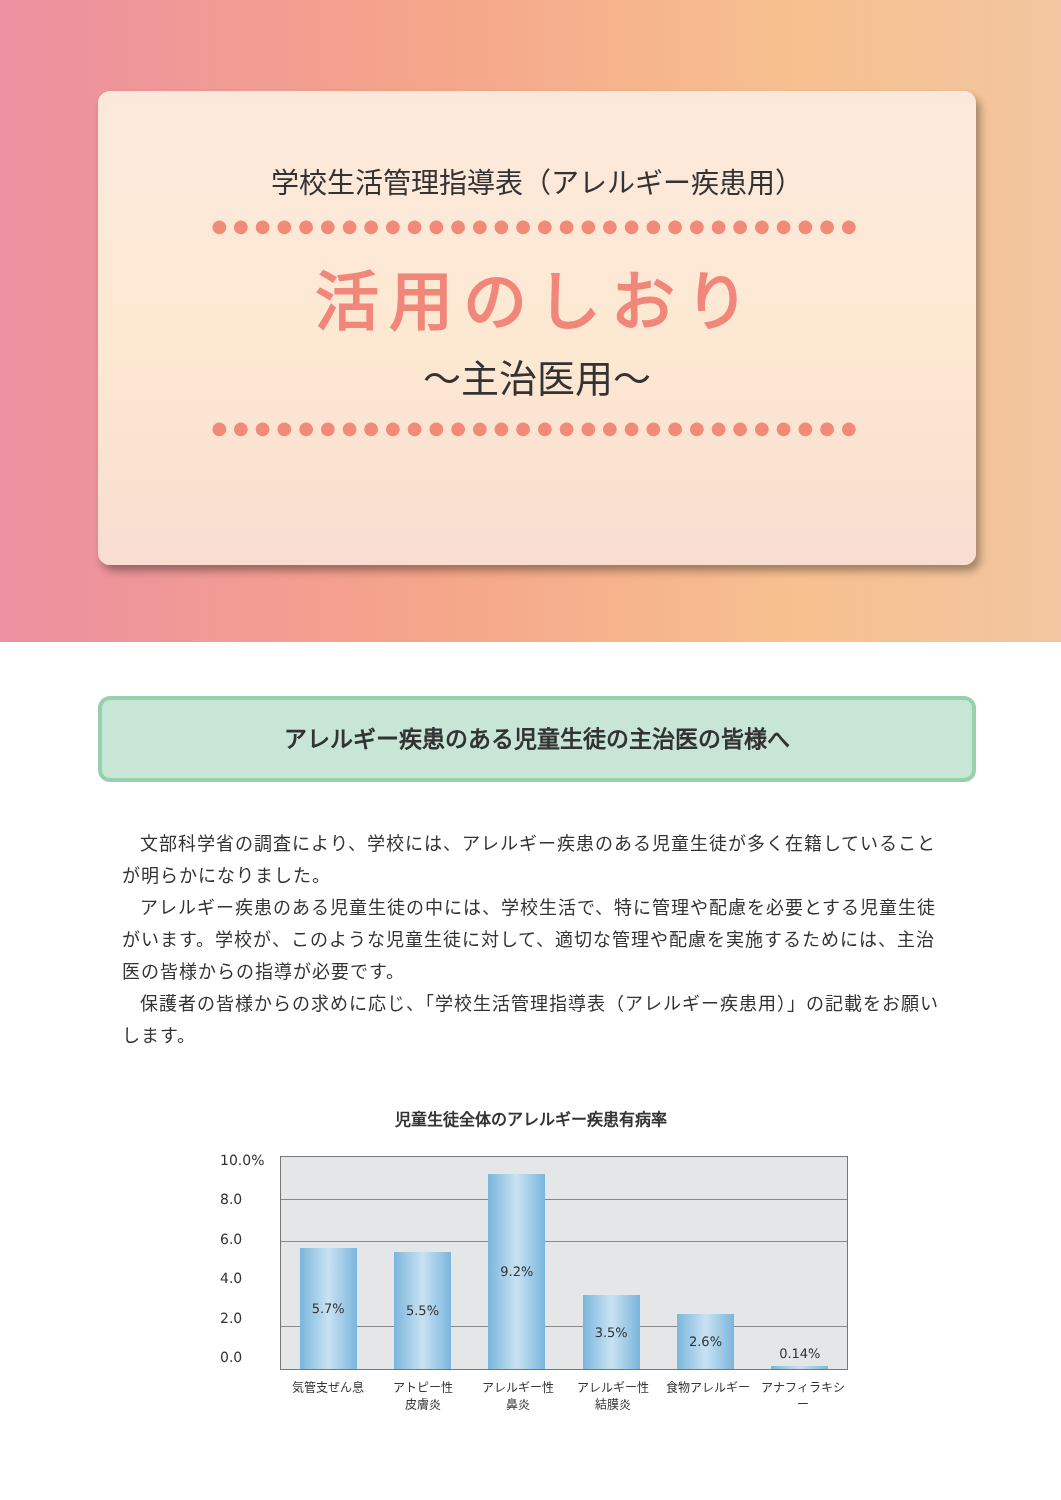学校生活管理指導表（アレルギー疾患用）
●●●●●●●●●●●●●●●●●●●●●●●●●●●●●●
活用のしおり
～主治医用～
●●●●●●●●●●●●●●●●●●●●●●●●●●●●●●
アレルギー疾患のある児童生徒の主治医の皆様へ
文部科学省の調査により、学校には、アレルギー疾患のある児童生徒が多く在籍していることが明らかになりました。
アレルギー疾患のある児童生徒の中には、学校生活で、特に管理や配慮を必要とする児童生徒がいます。学校が、このような児童生徒に対して、適切な管理や配慮を実施するためには、主治医の皆様からの指導が必要です。
保護者の皆様からの求めに応じ、「学校生活管理指導表（アレルギー疾患用）」の記載をお願いします。
児童生徒全体のアレルギー疾患有病率
10.0%
8.0
6.0
4.0
2.0
0.0
5.7%
5.5%
9.2%
3.5%
2.6%
0.14%
気管支ぜん息 アトピー性
皮膚炎
アレルギー性
鼻炎
アレルギー性
結膜炎
食物アレルギー アナフィラキシー